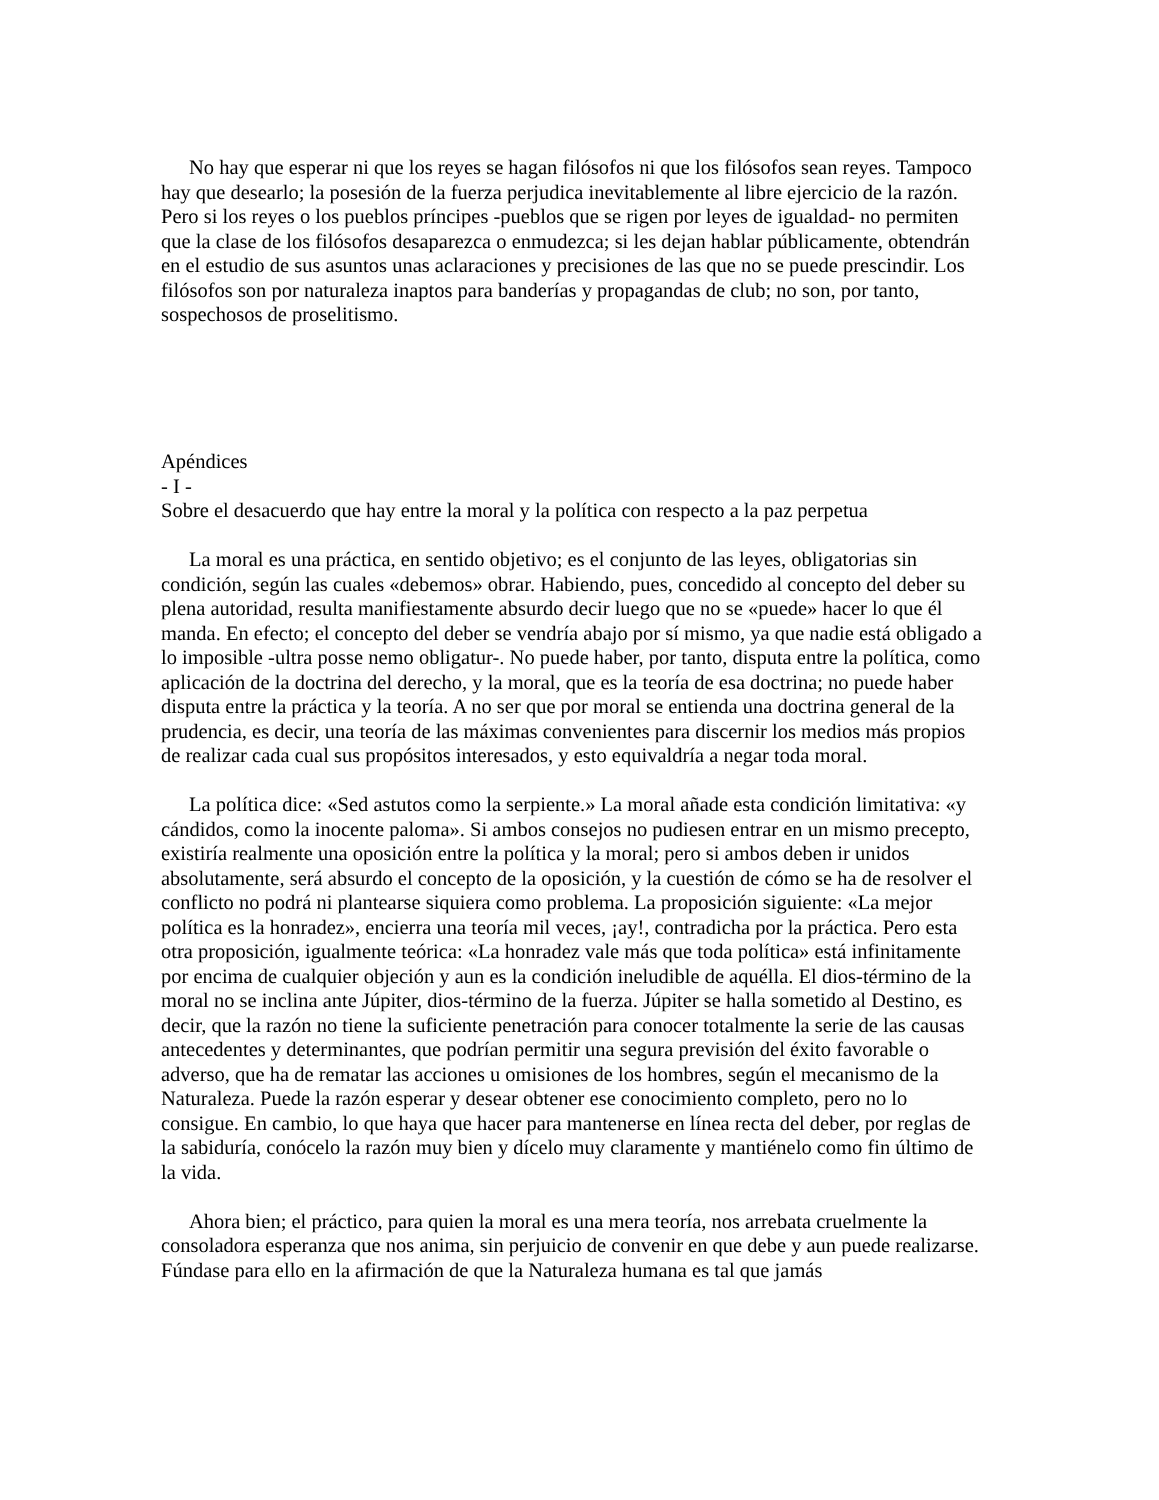No hay que esperar ni que los reyes se hagan filósofos ni que los filósofos sean reyes. Tampoco hay que desearlo; la posesión de la fuerza perjudica inevitablemente al libre ejercicio de la razón. Pero si los reyes o los pueblos príncipes -pueblos que se rigen por leyes de igualdad- no permiten que la clase de los filósofos desaparezca o enmudezca; si les dejan hablar públicamente, obtendrán en el estudio de sus asuntos unas aclaraciones y precisiones de las que no se puede prescindir. Los filósofos son por naturaleza inaptos para banderías y propagandas de club; no son, por tanto, sospechosos de proselitismo.
Apéndices
- I -
Sobre el desacuerdo que hay entre la moral y la política con respecto a la paz perpetua
La moral es una práctica, en sentido objetivo; es el conjunto de las leyes, obligatorias sin condición, según las cuales «debemos» obrar. Habiendo, pues, concedido al concepto del deber su plena autoridad, resulta manifiestamente absurdo decir luego que no se «puede» hacer lo que él manda. En efecto; el concepto del deber se vendría abajo por sí mismo, ya que nadie está obligado a lo imposible -ultra posse nemo obligatur-. No puede haber, por tanto, disputa entre la política, como aplicación de la doctrina del derecho, y la moral, que es la teoría de esa doctrina; no puede haber disputa entre la práctica y la teoría. A no ser que por moral se entienda una doctrina general de la prudencia, es decir, una teoría de las máximas convenientes para discernir los medios más propios de realizar cada cual sus propósitos interesados, y esto equivaldría a negar toda moral.
La política dice: «Sed astutos como la serpiente.» La moral añade esta condición limitativa: «y cándidos, como la inocente paloma». Si ambos consejos no pudiesen entrar en un mismo precepto, existiría realmente una oposición entre la política y la moral; pero si ambos deben ir unidos absolutamente, será absurdo el concepto de la oposición, y la cuestión de cómo se ha de resolver el conflicto no podrá ni plantearse siquiera como problema. La proposición siguiente: «La mejor política es la honradez», encierra una teoría mil veces, ¡ay!, contradicha por la práctica. Pero esta otra proposición, igualmente teórica: «La honradez vale más que toda política» está infinitamente por encima de cualquier objeción y aun es la condición ineludible de aquélla. El dios-término de la moral no se inclina ante Júpiter, dios-término de la fuerza. Júpiter se halla sometido al Destino, es decir, que la razón no tiene la suficiente penetración para conocer totalmente la serie de las causas antecedentes y determinantes, que podrían permitir una segura previsión del éxito favorable o adverso, que ha de rematar las acciones u omisiones de los hombres, según el mecanismo de la Naturaleza. Puede la razón esperar y desear obtener ese conocimiento completo, pero no lo consigue. En cambio, lo que haya que hacer para mantenerse en línea recta del deber, por reglas de la sabiduría, conócelo la razón muy bien y dícelo muy claramente y mantiénelo como fin último de la vida.
Ahora bien; el práctico, para quien la moral es una mera teoría, nos arrebata cruelmente la consoladora esperanza que nos anima, sin perjuicio de convenir en que debe y aun puede realizarse. Fúndase para ello en la afirmación de que la Naturaleza humana es tal que jamás